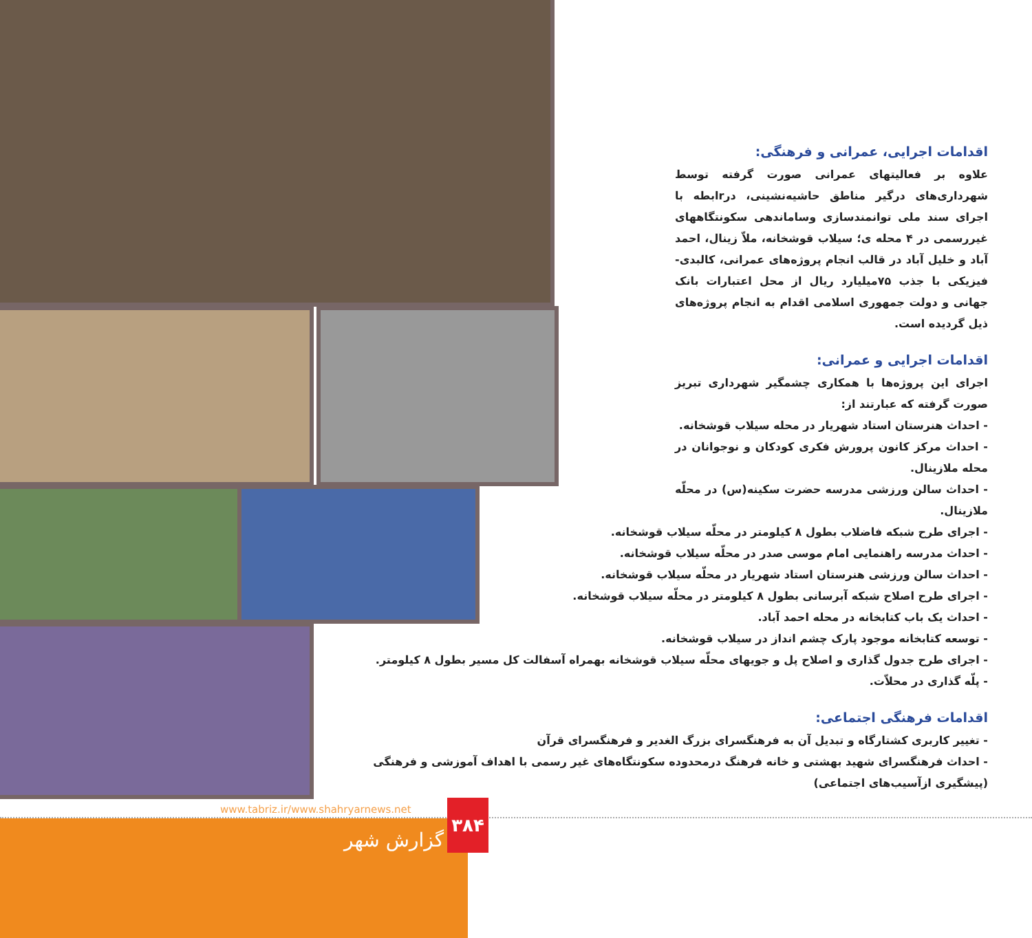اقدامات اجرایی، عمرانی و فرهنگی:
علاوه بر فعالیتهای عمرانی صورت گرفته توسط شهرداری‌های درگیر مناطق حاشیه‌نشینی، درrابطه با اجرای سند ملی توانمندسازی وساماندهی سکونتگاههای غیررسمی در ۴ محله ی؛ سیلاب قوشخانه، ملاّ زینال، احمد آباد و خلیل آباد در قالب انجام پروژه‌های عمرانی، کالبدی- فیزیکی با جذب ۷۵میلیارد ریال از محل اعتبارات بانک جهانی و دولت جمهوری اسلامی اقدام به انجام پروژه‌های ذیل گردیده است.
اقدامات اجرایی و عمرانی:
اجرای این پروژه‌ها با همکاری چشمگیر شهرداری تبریز صورت گرفته که عبارتند از:
- احداث هنرستان استاد شهریار در محله سیلاب قوشخانه.
- احداث مرکز کانون پرورش فکری کودکان و نوجوانان در محله ملازینال.
- احداث سالن ورزشی مدرسه حضرت سکینه(س) در محلّه ملازینال.
- اجرای طرح شبکه فاضلاب بطول ۸ کیلومتر در محلّه سیلاب قوشخانه.
- احداث مدرسه راهنمایی امام موسی صدر در محلّه سیلاب قوشخانه.
- احداث سالن ورزشی هنرستان استاد شهریار در محلّه سیلاب قوشخانه.
- اجرای طرح اصلاح شبکه آبرسانی بطول ۸ کیلومتر در محلّه سیلاب قوشخانه.
- احداث یک باب کتابخانه در محله احمد آباد.
- توسعه کتابخانه موجود پارک چشم انداز در سیلاب قوشخانه.
- اجرای طرح جدول گذاری و اصلاح پل و جویهای محلّه سیلاب قوشخانه بهمراه آسفالت کل مسیر بطول ۸ کیلومتر.
- پلّه گذاری در محلاّت.
اقدامات فرهنگی اجتماعی:
- تغییر کاربری کشتارگاه و تبدیل آن به فرهنگسرای بزرگ الغدیر و فرهنگسرای قرآن
- احداث فرهنگسرای شهید بهشتی و خانه فرهنگ درمحدوده سکونتگاه‌های غیر رسمی با اهداف آموزشی و فرهنگی (پیشگیری ازآسیب‌های اجتماعی)
www.tabriz.ir/www.shahryarnews.net
۳۸۴
گزارش شهر